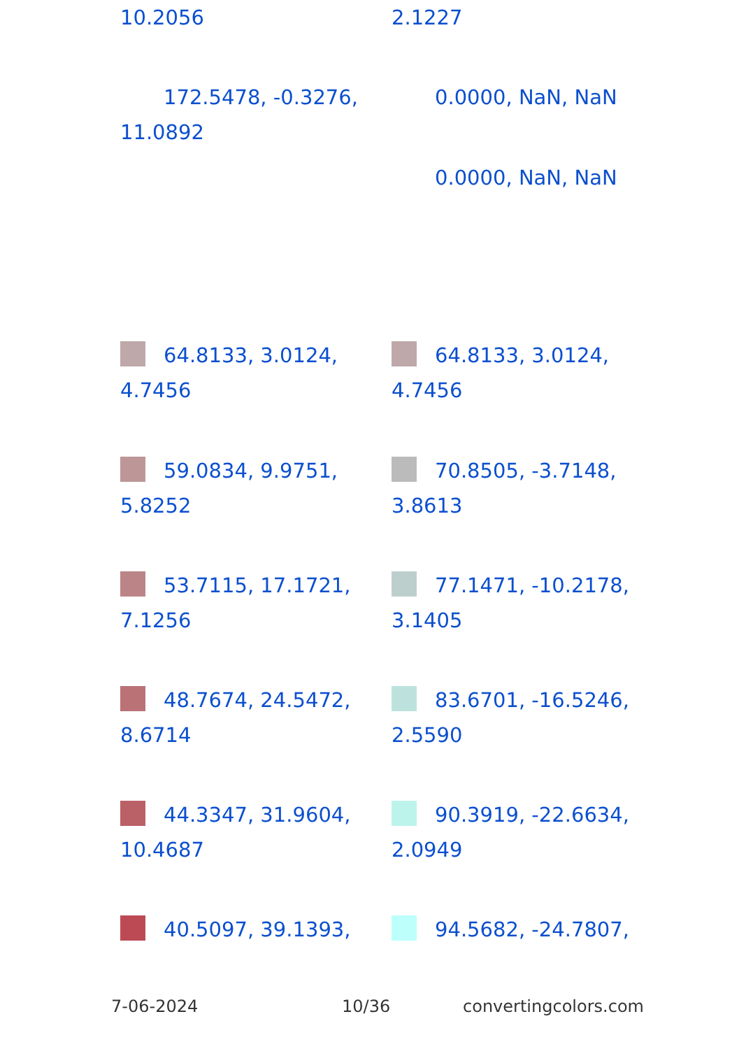10.2056 2.1227
172.5478, -0.3276, 11.0892
0.0000, NaN, NaN
0.0000, NaN, NaN
64.8133, 3.0124, 4.7456
64.8133, 3.0124, 4.7456
59.0834, 9.9751, 5.8252
70.8505, -3.7148, 3.8613
53.7115, 17.1721, 7.1256
77.1471, -10.2178, 3.1405
48.7674, 24.5472, 8.6714
83.6701, -16.5246, 2.5590
44.3347, 31.9604, 10.4687
90.3919, -22.6634, 2.0949
40.5097, 39.1393, 94.5682, -24.7807,
7-06-2024 10/36 convertingcolors.com